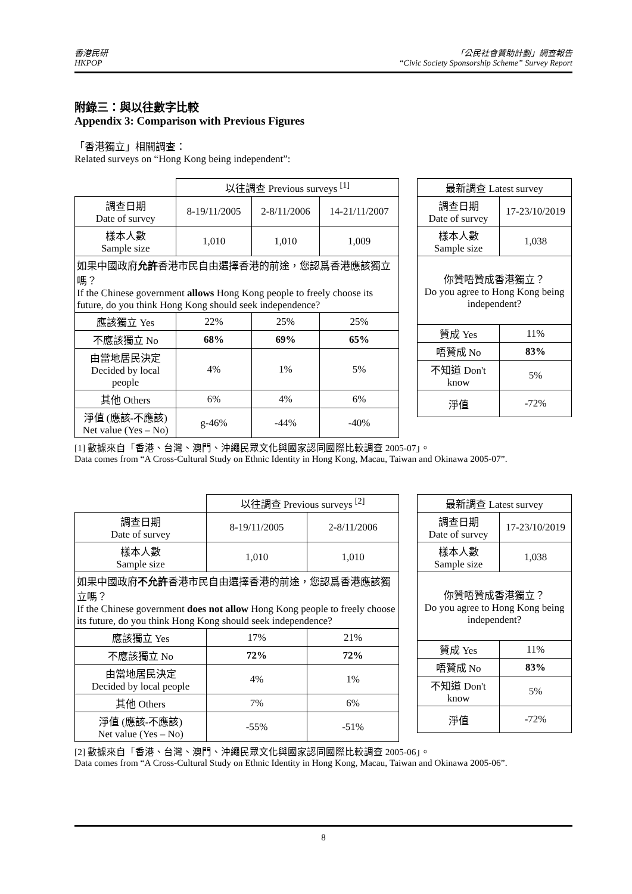香港民研
HKPOP
「公民社會贊助計劃」調查報告
“Civic Society Sponsorship Scheme” Survey Report
附錄三：與以往數字比較
Appendix 3: Comparison with Previous Figures
「香港獨立」相關調查：
Related surveys on “Hong Kong being independent”:
| | 以往調查 Previous surveys <sup>[1]</sup> | | |
| 調查日期 Date of survey | 8-19/11/2005 | 2-8/11/2006 | 14-21/11/2007 |
| 樣本人數 Sample size | 1,010 | 1,010 | 1,009 |
| 如果中國政府 允許 香港市民自由選擇香港的前途，您認爲香港應該獨立嗎？ If the Chinese government allows Hong Kong people to freely choose its future, do you think Hong Kong should seek independence? | | | |
| 應該獨立 Yes | 22% | 25% | 25% |
| 不應該獨立 No | 68% | 69% | 65% |
| 由當地居民決定 Decided by local people | 4% | 1% | 5% |
| 其他 Others | 6% | 4% | 6% |
| 淨值 (應該-不應該) Net value (Yes – No) | g-46% | -44% | -40% |
| 最新調查 Latest survey | |
| --- | --- |
| 調查日期 Date of survey | 17-23/10/2019 |
| 樣本人數 Sample size | 1,038 |
| 你贊唔贊成香港獨立？ Do you agree to Hong Kong being independent? | |
| 贊成 Yes | 11% |
| 唔贊成 No | 83% |
| 不知道 Don't know | 5% |
| 淨值 | -72% |
[1] 數據來自「香港、台灣、澳門、沖繩民眾文化與國家認同國際比較調查 2005-07」。
Data comes from “A Cross-Cultural Study on Ethnic Identity in Hong Kong, Macau, Taiwan and Okinawa 2005-07”.
| | 以往調查 Previous surveys <sup>[2]</sup> | |
| 調查日期 Date of survey | 8-19/11/2005 | 2-8/11/2006 |
| 樣本人數 Sample size | 1,010 | 1,010 |
| 如果中國政府 不允許 香港市民自由選擇香港的前途，您認爲香港應該獨立嗎？ If the Chinese government does not allow Hong Kong people to freely choose its future, do you think Hong Kong should seek independence? | | |
| 應該獨立 Yes | 17% | 21% |
| 不應該獨立 No | 72% | 72% |
| 由當地居民決定 Decided by local people | 4% | 1% |
| 其他 Others | 7% | 6% |
| 淨值 (應該-不應該) Net value (Yes – No) | -55% | -51% |
| 最新調查 Latest survey | |
| --- | --- |
| 調查日期 Date of survey | 17-23/10/2019 |
| 樣本人數 Sample size | 1,038 |
| 你贊唔贊成香港獨立？ Do you agree to Hong Kong being independent? | |
| 贊成 Yes | 11% |
| 唔贊成 No | 83% |
| 不知道 Don't know | 5% |
| 淨值 | -72% |
[2] 數據來自「香港、台灣、澳門、沖繩民眾文化與國家認同國際比較調查 2005-06」。
Data comes from “A Cross-Cultural Study on Ethnic Identity in Hong Kong, Macau, Taiwan and Okinawa 2005-06”.
8